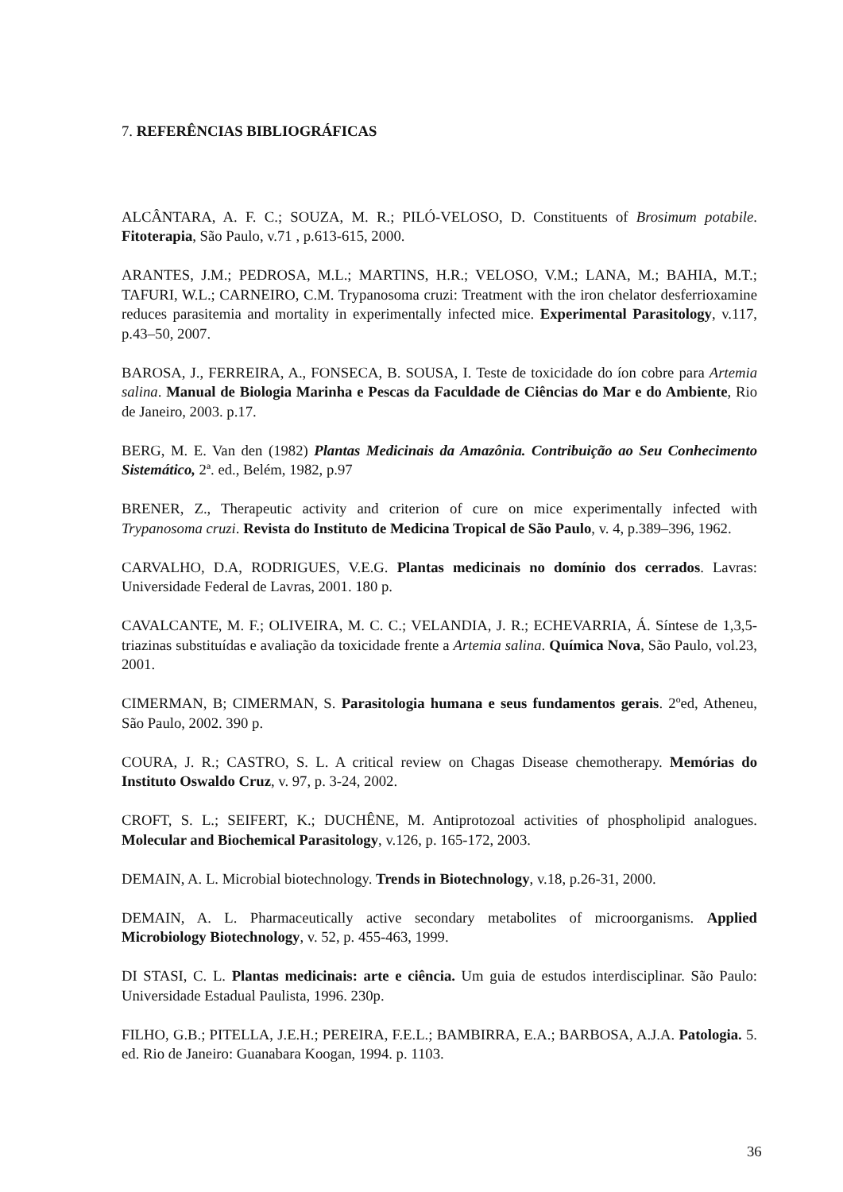7. REFERÊNCIAS BIBLIOGRÁFICAS
ALCÂNTARA, A. F. C.; SOUZA, M. R.; PILÓ-VELOSO, D. Constituents of Brosimum potabile. Fitoterapia, São Paulo, v.71 , p.613-615, 2000.
ARANTES, J.M.; PEDROSA, M.L.; MARTINS, H.R.; VELOSO, V.M.; LANA, M.; BAHIA, M.T.; TAFURI, W.L.; CARNEIRO, C.M. Trypanosoma cruzi: Treatment with the iron chelator desferrioxamine reduces parasitemia and mortality in experimentally infected mice. Experimental Parasitology, v.117, p.43–50, 2007.
BAROSA, J., FERREIRA, A., FONSECA, B. SOUSA, I. Teste de toxicidade do íon cobre para Artemia salina. Manual de Biologia Marinha e Pescas da Faculdade de Ciências do Mar e do Ambiente, Rio de Janeiro, 2003. p.17.
BERG, M. E. Van den (1982) Plantas Medicinais da Amazônia. Contribuição ao Seu Conhecimento Sistemático, 2ª. ed., Belém, 1982, p.97
BRENER, Z., Therapeutic activity and criterion of cure on mice experimentally infected with Trypanosoma cruzi. Revista do Instituto de Medicina Tropical de São Paulo, v. 4, p.389–396, 1962.
CARVALHO, D.A, RODRIGUES, V.E.G. Plantas medicinais no domínio dos cerrados. Lavras: Universidade Federal de Lavras, 2001. 180 p.
CAVALCANTE, M. F.; OLIVEIRA, M. C. C.; VELANDIA, J. R.; ECHEVARRIA, Á. Síntese de 1,3,5-triazinas substituídas e avaliação da toxicidade frente a Artemia salina. Química Nova, São Paulo, vol.23, 2001.
CIMERMAN, B; CIMERMAN, S. Parasitologia humana e seus fundamentos gerais. 2ºed, Atheneu, São Paulo, 2002. 390 p.
COURA, J. R.; CASTRO, S. L. A critical review on Chagas Disease chemotherapy. Memórias do Instituto Oswaldo Cruz, v. 97, p. 3-24, 2002.
CROFT, S. L.; SEIFERT, K.; DUCHÊNE, M. Antiprotozoal activities of phospholipid analogues. Molecular and Biochemical Parasitology, v.126, p. 165-172, 2003.
DEMAIN, A. L. Microbial biotechnology. Trends in Biotechnology, v.18, p.26-31, 2000.
DEMAIN, A. L. Pharmaceutically active secondary metabolites of microorganisms. Applied Microbiology Biotechnology, v. 52, p. 455-463, 1999.
DI STASI, C. L. Plantas medicinais: arte e ciência. Um guia de estudos interdisciplinar. São Paulo: Universidade Estadual Paulista, 1996. 230p.
FILHO, G.B.; PITELLA, J.E.H.; PEREIRA, F.E.L.; BAMBIRRA, E.A.; BARBOSA, A.J.A. Patologia. 5. ed. Rio de Janeiro: Guanabara Koogan, 1994. p. 1103.
36